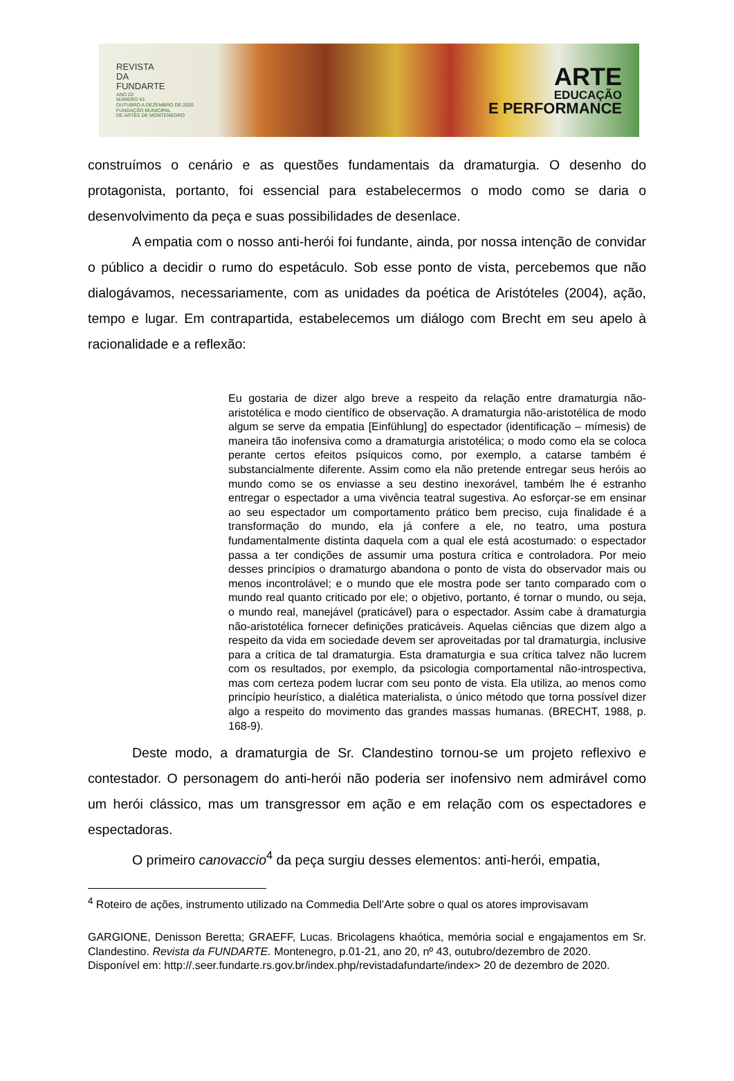REVISTA
DA
FUNDARTE
ANO 20
NÚMERO 43
OUTUBRO A DEZEMBRO DE 2020
FUNDAÇÃO MUNICIPAL
DE ARTES DE MONTENEGRO
ARTE
EDUCAÇÃO
E PERFORMANCE
construímos o cenário e as questões fundamentais da dramaturgia. O desenho do protagonista, portanto, foi essencial para estabelecermos o modo como se daria o desenvolvimento da peça e suas possibilidades de desenlace.
A empatia com o nosso anti-herói foi fundante, ainda, por nossa intenção de convidar o público a decidir o rumo do espetáculo. Sob esse ponto de vista, percebemos que não dialogávamos, necessariamente, com as unidades da poética de Aristóteles (2004), ação, tempo e lugar. Em contrapartida, estabelecemos um diálogo com Brecht em seu apelo à racionalidade e a reflexão:
Eu gostaria de dizer algo breve a respeito da relação entre dramaturgia não-aristotélica e modo científico de observação. A dramaturgia não-aristotélica de modo algum se serve da empatia [Einfühlung] do espectador (identificação – mímesis) de maneira tão inofensiva como a dramaturgia aristotélica; o modo como ela se coloca perante certos efeitos psíquicos como, por exemplo, a catarse também é substancialmente diferente. Assim como ela não pretende entregar seus heróis ao mundo como se os enviasse a seu destino inexorável, também lhe é estranho entregar o espectador a uma vivência teatral sugestiva. Ao esforçar-se em ensinar ao seu espectador um comportamento prático bem preciso, cuja finalidade é a transformação do mundo, ela já confere a ele, no teatro, uma postura fundamentalmente distinta daquela com a qual ele está acostumado: o espectador passa a ter condições de assumir uma postura crítica e controladora. Por meio desses princípios o dramaturgo abandona o ponto de vista do observador mais ou menos incontrolável; e o mundo que ele mostra pode ser tanto comparado com o mundo real quanto criticado por ele; o objetivo, portanto, é tornar o mundo, ou seja, o mundo real, manejável (praticável) para o espectador. Assim cabe à dramaturgia não-aristotélica fornecer definições praticáveis. Aquelas ciências que dizem algo a respeito da vida em sociedade devem ser aproveitadas por tal dramaturgia, inclusive para a crítica de tal dramaturgia. Esta dramaturgia e sua crítica talvez não lucrem com os resultados, por exemplo, da psicologia comportamental não-introspectiva, mas com certeza podem lucrar com seu ponto de vista. Ela utiliza, ao menos como princípio heurístico, a dialética materialista, o único método que torna possível dizer algo a respeito do movimento das grandes massas humanas. (BRECHT, 1988, p. 168-9).
Deste modo, a dramaturgia de Sr. Clandestino tornou-se um projeto reflexivo e contestador. O personagem do anti-herói não poderia ser inofensivo nem admirável como um herói clássico, mas um transgressor em ação e em relação com os espectadores e espectadoras.
O primeiro canovaccio<sup>4</sup> da peça surgiu desses elementos: anti-herói, empatia,
<sup>4</sup> Roteiro de ações, instrumento utilizado na Commedia Dell’Arte sobre o qual os atores improvisavam
GARGIONE, Denisson Beretta; GRAEFF, Lucas. Bricolagens khaótica, memória social e engajamentos em Sr. Clandestino. Revista da FUNDARTE. Montenegro, p.01-21, ano 20, nº 43, outubro/dezembro de 2020.
Disponível em: http://.seer.fundarte.rs.gov.br/index.php/revistadafundarte/index> 20 de dezembro de 2020.